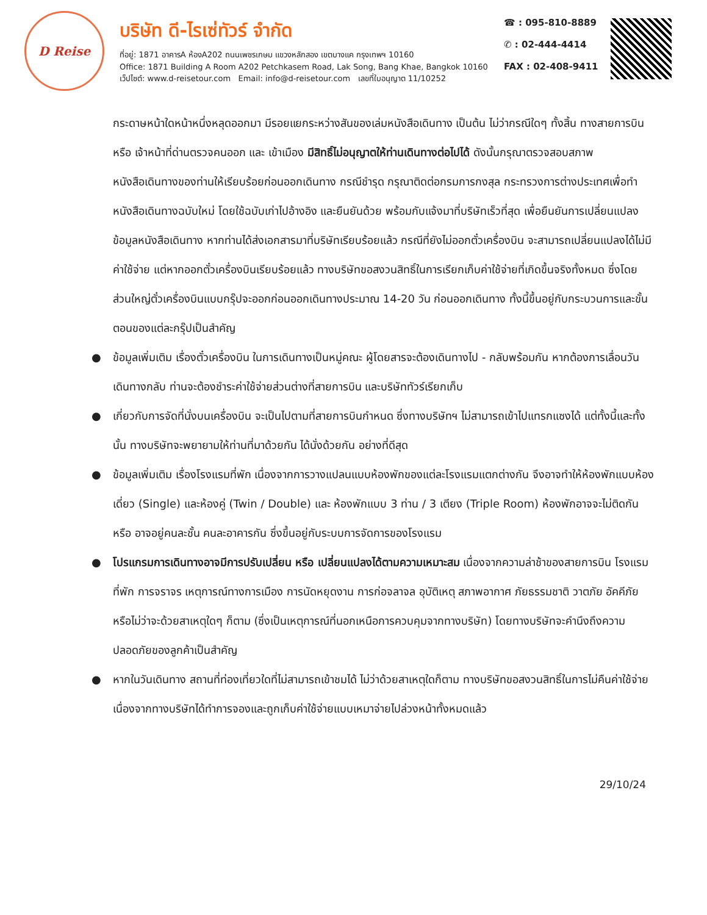D Reise
บริษัท ดี-ไรเซ่ทัวร์ จำกัด
ที่อยู่: 1871 อาคารA ห้องA202 ถนนเพชรเกษม แขวงหลักสอง เขตบางแค กรุงเทพฯ 10160
Office: 1871 Building A Room A202 Petchkasem Road, Lak Song, Bang Khae, Bangkok 10160
เว็ปไซต์: www.d-reisetour.com Email: info@d-reisetour.com เลขที่ใบอนุญาต 11/10252
☎ : 095-810-8889
✆ : 02-444-4414
FAX : 02-408-9411
กระดาษหน้าใดหน้าหนึ่งหลุดออกมา มีรอยแยกระหว่างสันของเล่มหนังสือเดินทาง เป็นต้น ไม่ว่ากรณีใดๆ ทั้งสิ้น ทางสายการบิน หรือ เจ้าหน้าที่ด่านตรวจคนออก และ เข้าเมือง มีสิทธิ์ไม่อนุญาตให้ท่านเดินทางต่อไปได้ ดังนั้นกรุณาตรวจสอบสภาพหนังสือเดินทางของท่านให้เรียบร้อยก่อนออกเดินทาง กรณีชำรุด กรุณาติดต่อกรมการกงสุล กระทรวงการต่างประเทศเพื่อทำหนังสือเดินทางฉบับใหม่ โดยใช้ฉบับเก่าไปอ้างอิง และยืนยันด้วย พร้อมกับแจ้งมาที่บริษัทเร็วที่สุด เพื่อยืนยันการเปลี่ยนแปลงข้อมูลหนังสือเดินทาง หากท่านได้ส่งเอกสารมาที่บริษัทเรียบร้อยแล้ว กรณีที่ยังไม่ออกตั๋วเครื่องบิน จะสามารถเปลี่ยนแปลงได้ไม่มีค่าใช้จ่าย แต่หากออกตั๋วเครื่องบินเรียบร้อยแล้ว ทางบริษัทขอสงวนสิทธิ์ในการเรียกเก็บค่าใช้จ่ายที่เกิดขึ้นจริงทั้งหมด ซึ่งโดยส่วนใหญ่ตั๋วเครื่องบินแบบกรุ๊ปจะออกก่อนออกเดินทางประมาณ 14-20 วัน ก่อนออกเดินทาง ทั้งนี้ขึ้นอยู่กับกระบวนการและขั้นตอนของแต่ละกรุ๊ปเป็นสำคัญ
● ข้อมูลเพิ่มเติม เรื่องตั๋วเครื่องบิน ในการเดินทางเป็นหมู่คณะ ผู้โดยสารจะต้องเดินทางไป - กลับพร้อมกัน หากต้องการเลื่อนวันเดินทางกลับ ท่านจะต้องชำระค่าใช้จ่ายส่วนต่างที่สายการบิน และบริษัททัวร์เรียกเก็บ
● เกี่ยวกับการจัดที่นั่งบนเครื่องบิน จะเป็นไปตามที่สายการบินกำหนด ซึ่งทางบริษัทฯ ไม่สามารถเข้าไปแทรกแซงได้ แต่ทั้งนี้และทั้งนั้น ทางบริษัทจะพยายามให้ท่านที่มาด้วยกัน ได้นั่งด้วยกัน อย่างที่ดีสุด
● ข้อมูลเพิ่มเติม เรื่องโรงแรมที่พัก เนื่องจากการวางแปลนแบบห้องพักของแต่ละโรงแรมแตกต่างกัน จึงอาจทำให้ห้องพักแบบห้องเดี่ยว (Single) และห้องคู่ (Twin / Double) และ ห้องพักแบบ 3 ท่าน / 3 เตียง (Triple Room) ห้องพักอาจจะไม่ติดกัน หรือ อาจอยู่คนละชั้น คนละอาคารกัน ซึ่งขึ้นอยู่กับระบบการจัดการของโรงแรม
● โปรแกรมการเดินทางอาจมีการปรับเปลี่ยน หรือ เปลี่ยนแปลงได้ตามความเหมาะสม เนื่องจากความล่าช้าของสายการบิน โรงแรม ที่พัก การจราจร เหตุการณ์ทางการเมือง การนัดหยุดงาน การก่อจลาจล อุบัติเหตุ สภาพอากาศ ภัยธรรมชาติ วาตภัย อัคคีภัย หรือไม่ว่าจะด้วยสาเหตุใดๆ ก็ตาม (ซึ่งเป็นเหตุการณ์ที่นอกเหนือการควบคุมจากทางบริษัท) โดยทางบริษัทจะคำนึงถึงความปลอดภัยของลูกค้าเป็นสำคัญ
● หากในวันเดินทาง สถานที่ท่องเที่ยวใดที่ไม่สามารถเข้าชมได้ ไม่ว่าด้วยสาเหตุใดก็ตาม ทางบริษัทขอสงวนสิทธิ์ในการไม่คืนค่าใช้จ่าย เนื่องจากทางบริษัทได้ทำการจองและถูกเก็บค่าใช้จ่ายแบบเหมาจ่ายไปล่วงหน้าทั้งหมดแล้ว
29/10/24